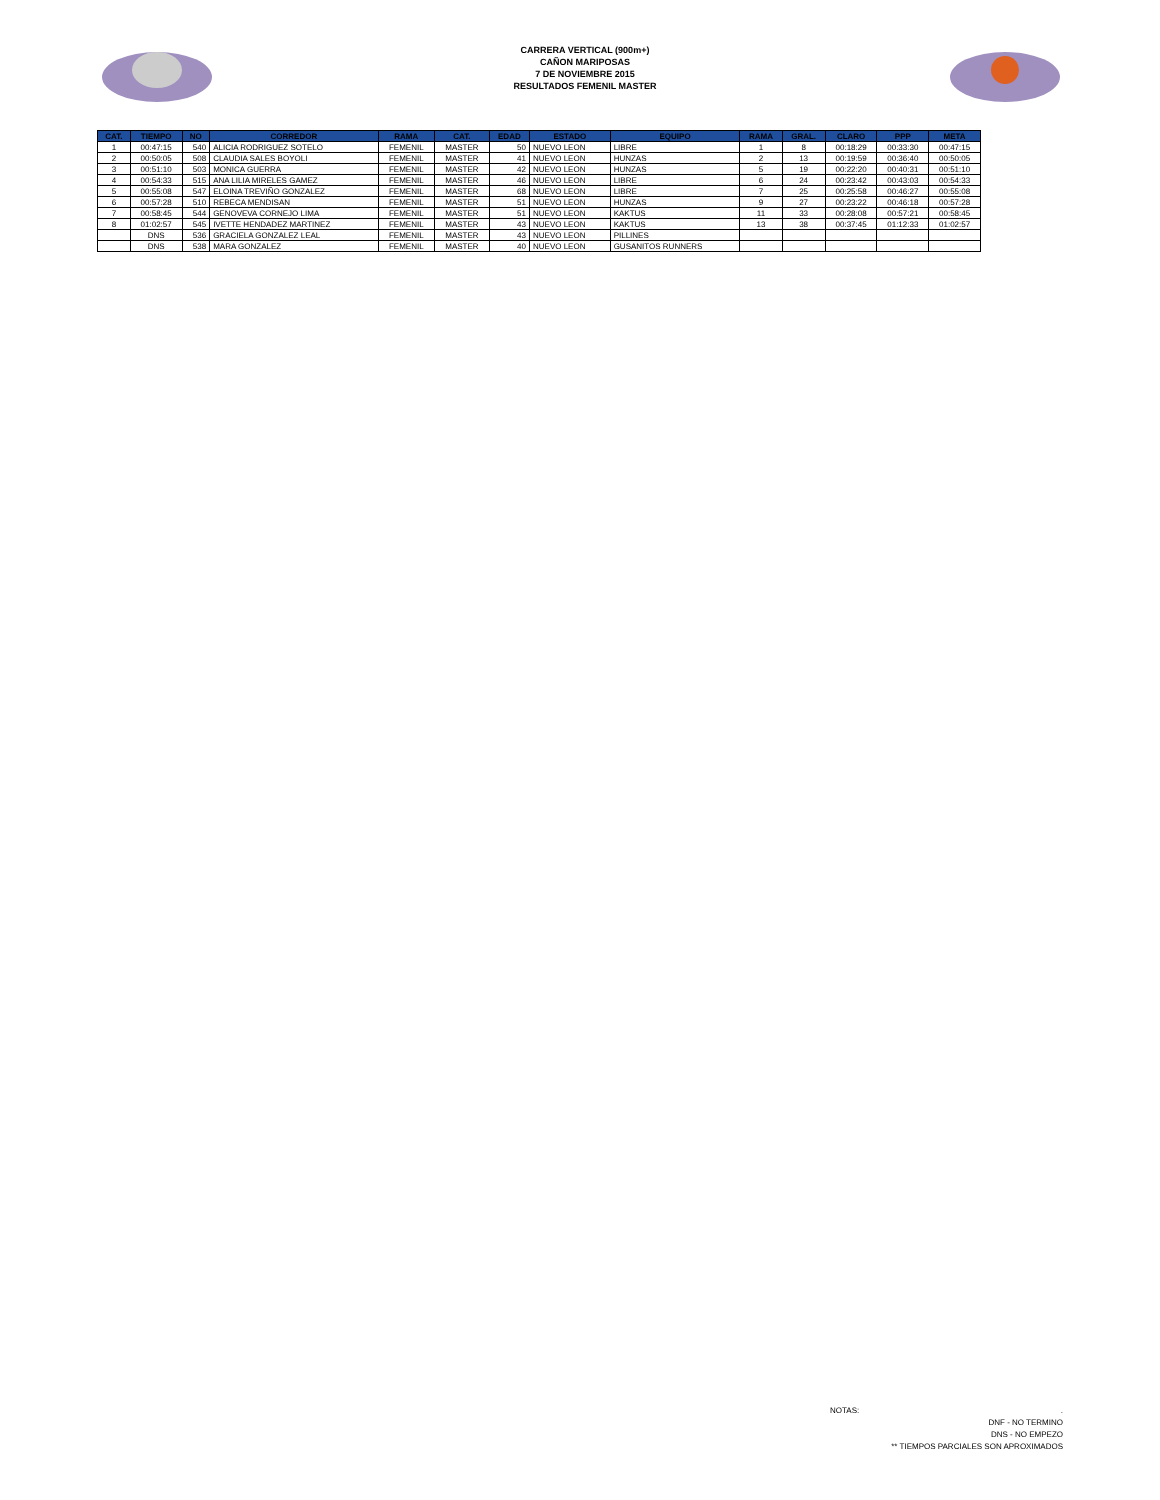CARRERA VERTICAL (900m+)
CAÑON MARIPOSAS
7 DE NOVIEMBRE 2015
RESULTADOS FEMENIL MASTER
| CAT. | TIEMPO | NO | CORREDOR | RAMA | CAT. | EDAD | ESTADO | EQUIPO | RAMA | GRAL. | CLARO | PPP | META |
| --- | --- | --- | --- | --- | --- | --- | --- | --- | --- | --- | --- | --- | --- |
| 1 | 00:47:15 | 540 | ALICIA RODRIGUEZ SOTELO | FEMENIL | MASTER | 50 | NUEVO LEON | LIBRE | 1 | 8 | 00:18:29 | 00:33:30 | 00:47:15 |
| 2 | 00:50:05 | 508 | CLAUDIA SALES BOYOLI | FEMENIL | MASTER | 41 | NUEVO LEON | HUNZAS | 2 | 13 | 00:19:59 | 00:36:40 | 00:50:05 |
| 3 | 00:51:10 | 503 | MONICA GUERRA | FEMENIL | MASTER | 42 | NUEVO LEON | HUNZAS | 5 | 19 | 00:22:20 | 00:40:31 | 00:51:10 |
| 4 | 00:54:33 | 515 | ANA LILIA MIRELES GAMEZ | FEMENIL | MASTER | 46 | NUEVO LEON | LIBRE | 6 | 24 | 00:23:42 | 00:43:03 | 00:54:33 |
| 5 | 00:55:08 | 547 | ELOINA TREVIÑO GONZALEZ | FEMENIL | MASTER | 68 | NUEVO LEON | LIBRE | 7 | 25 | 00:25:58 | 00:46:27 | 00:55:08 |
| 6 | 00:57:28 | 510 | REBECA MENDISAN | FEMENIL | MASTER | 51 | NUEVO LEON | HUNZAS | 9 | 27 | 00:23:22 | 00:46:18 | 00:57:28 |
| 7 | 00:58:45 | 544 | GENOVEVA CORNEJO LIMA | FEMENIL | MASTER | 51 | NUEVO LEON | KAKTUS | 11 | 33 | 00:28:08 | 00:57:21 | 00:58:45 |
| 8 | 01:02:57 | 545 | IVETTE HENDADEZ MARTINEZ | FEMENIL | MASTER | 43 | NUEVO LEON | KAKTUS | 13 | 38 | 00:37:45 | 01:12:33 | 01:02:57 |
| | DNS | 536 | GRACIELA GONZALEZ LEAL | FEMENIL | MASTER | 43 | NUEVO LEON | PILLINES | | | | | |
| | DNS | 538 | MARA GONZALEZ | FEMENIL | MASTER | 40 | NUEVO LEON | GUSANITOS RUNNERS | | | | | |
NOTAS:.
DNF - NO TERMINO
DNS - NO EMPEZO
** TIEMPOS PARCIALES SON APROXIMADOS